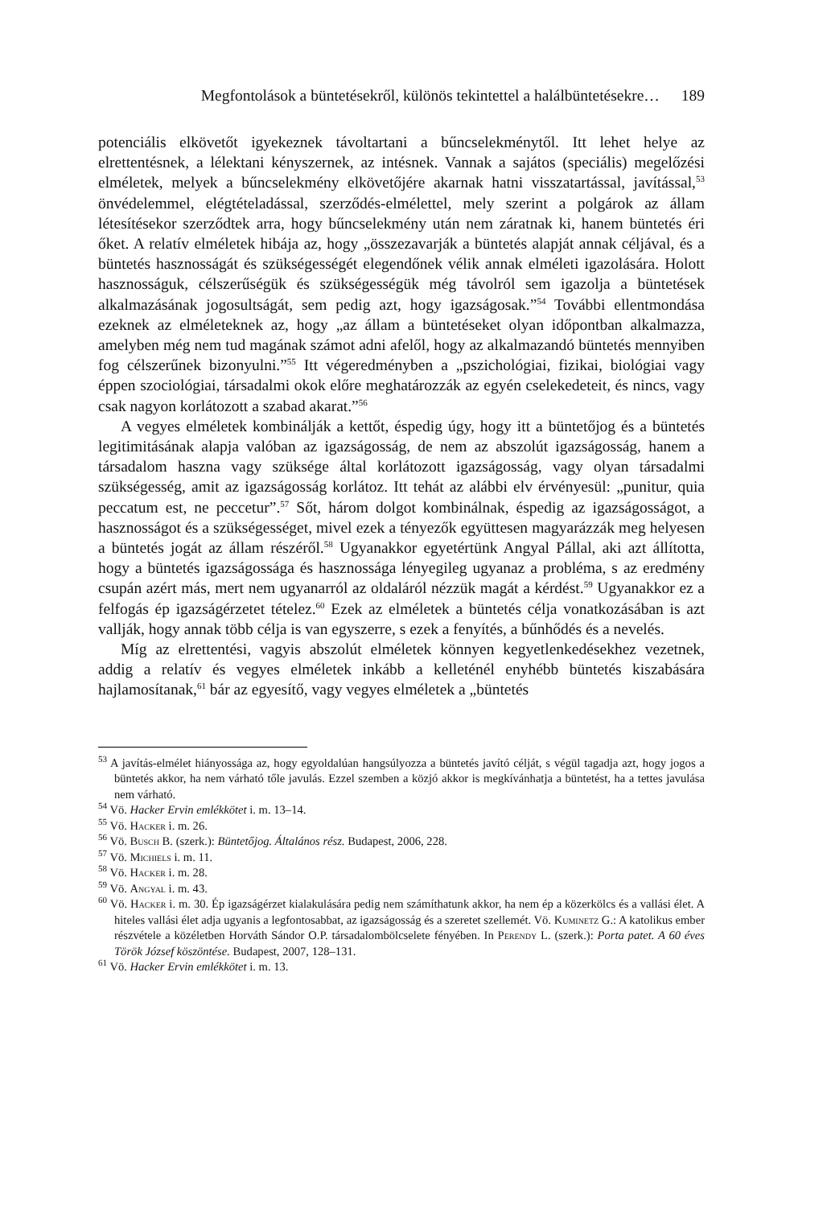Megfontolások a büntetésekről, különös tekintettel a halálbüntetésekre… 189
potenciális elkövetőt igyekeznek távoltartani a bűncselekménytől. Itt lehet helye az elrettentésnek, a lélektani kényszernek, az intésnek. Vannak a sajátos (speciális) megelőzési elméletek, melyek a bűncselekmény elkövetőjére akarnak hatni visszatartással, javítással,<sup>53</sup> önvédelemmel, elégtételadással, szerződés-elmélettel, mely szerint a polgárok az állam létesítésekor szerződtek arra, hogy bűncselekmény után nem záratnak ki, hanem büntetés éri őket. A relatív elméletek hibája az, hogy „összezavarják a büntetés alapját annak céljával, és a büntetés hasznosságát és szükségességét elegendőnek vélik annak elméleti igazolására. Holott hasznosságuk, célszerűségük és szükségességük még távolról sem igazolja a büntetések alkalmazásának jogosultságát, sem pedig azt, hogy igazságosak.”<sup>54</sup> További ellentmondása ezeknek az elméleteknek az, hogy „az állam a büntetéseket olyan időpontban alkalmazza, amelyben még nem tud magának számot adni afelől, hogy az alkalmazandó büntetés mennyiben fog célszerűnek bizonyulni.”<sup>55</sup> Itt végeredményben a „pszichológiai, fizikai, biológiai vagy éppen szociológiai, társadalmi okok előre meghatározzák az egyén cselekedeteit, és nincs, vagy csak nagyon korlátozott a szabad akarat.”<sup>56</sup>
A vegyes elméletek kombinálják a kettőt, éspedig úgy, hogy itt a büntetőjog és a büntetés legitimitásának alapja valóban az igazságosság, de nem az abszolút igazságosság, hanem a társadalom haszna vagy szüksége által korlátozott igazságosság, vagy olyan társadalmi szükségesség, amit az igazságosság korlátoz. Itt tehát az alábbi elv érvényesül: „punitur, quia peccatum est, ne peccetur”.<sup>57</sup> Sőt, három dolgot kombinálnak, éspedig az igazságosságot, a hasznosságot és a szükségességet, mivel ezek a tényezők együttesen magyarázzák meg helyesen a büntetés jogát az állam részéről.<sup>58</sup> Ugyanakkor egyetértünk Angyal Pállal, aki azt állította, hogy a büntetés igazságossága és hasznossága lényegileg ugyanaz a probléma, s az eredmény csupán azért más, mert nem ugyanarról az oldaláról nézzük magát a kérdést.<sup>59</sup> Ugyanakkor ez a felfogás ép igazságérzetet tételez.<sup>60</sup> Ezek az elméletek a büntetés célja vonatkozásában is azt vallják, hogy annak több célja is van egyszerre, s ezek a fenyítés, a bűnhődés és a nevelés.
Míg az elrettentési, vagyis abszolút elméletek könnyen kegyetlenkedésekhez vezetnek, addig a relatív és vegyes elméletek inkább a kelleténél enyhébb büntetés kiszabására hajlamosítanak,<sup>61</sup> bár az egyesítő, vagy vegyes elméletek a „büntetés
<sup>53</sup> A javítás-elmélet hiányossága az, hogy egyoldalúan hangsúlyozza a büntetés javító célját, s végül tagadja azt, hogy jogos a büntetés akkor, ha nem várható tőle javulás. Ezzel szemben a közjó akkor is megkívánhatja a büntetést, ha a tettes javulása nem várható.
<sup>54</sup> Vö. Hacker Ervin emlékkötet i. m. 13–14.
<sup>55</sup> Vö. Hacker i. m. 26.
<sup>56</sup> Vö. Busch B. (szerk.): Büntetőjog. Általános rész. Budapest, 2006, 228.
<sup>57</sup> Vö. Michiels i. m. 11.
<sup>58</sup> Vö. Hacker i. m. 28.
<sup>59</sup> Vö. Angyal i. m. 43.
<sup>60</sup> Vö. Hacker i. m. 30. Ép igazságérzet kialakulására pedig nem számíthatunk akkor, ha nem ép a közerkölcs és a vallási élet. A hiteles vallási élet adja ugyanis a legfontosabbat, az igazságosság és a szeretet szellemét. Vö. Kuminetz G.: A katolikus ember részvétele a közéletben Horváth Sándor O.P. társadalombölcselete fényében. In Perendy L. (szerk.): Porta patet. A 60 éves Török József köszöntése. Budapest, 2007, 128–131.
<sup>61</sup> Vö. Hacker Ervin emlékkötet i. m. 13.